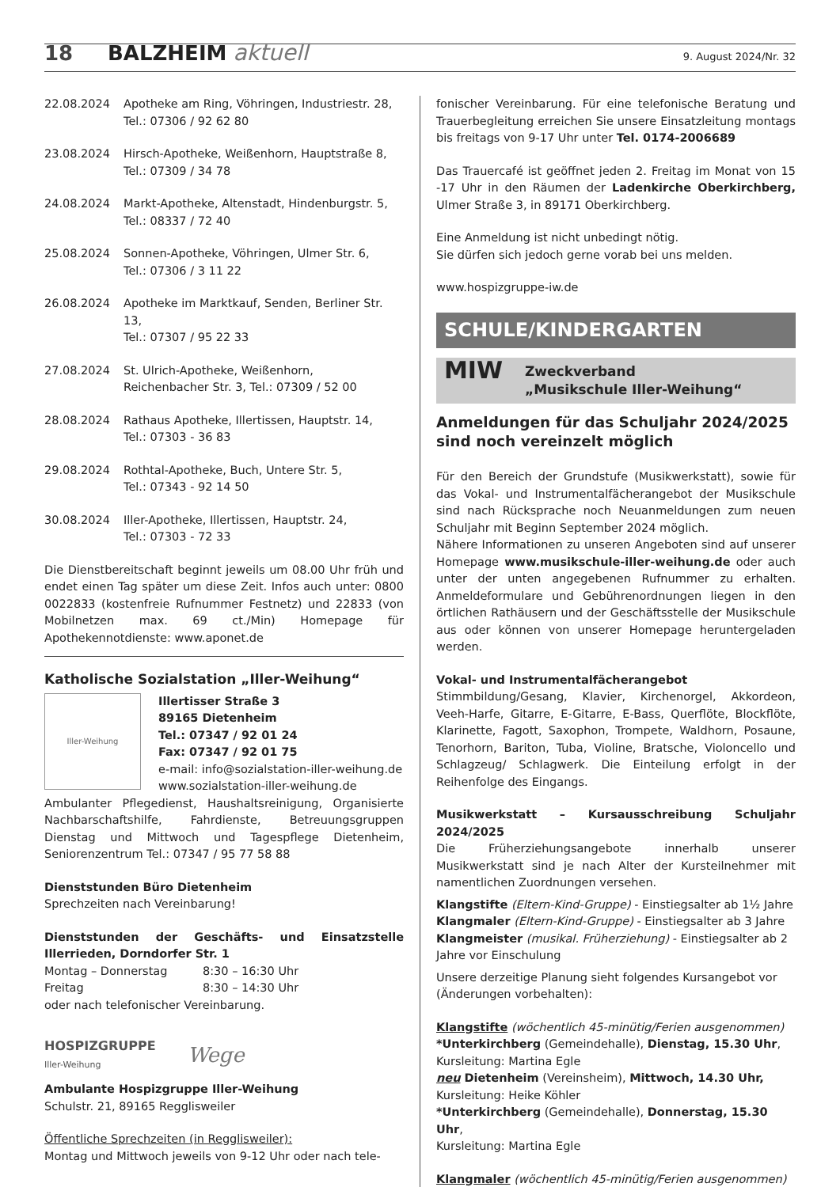18 BALZHEIM aktuell 9. August 2024/Nr. 32
| 22.08.2024 | Apotheke am Ring, Vöhringen, Industriestr. 28, Tel.: 07306 / 92 62 80 |
| 23.08.2024 | Hirsch-Apotheke, Weißenhorn, Hauptstraße 8, Tel.: 07309 / 34 78 |
| 24.08.2024 | Markt-Apotheke, Altenstadt, Hindenburgstr. 5, Tel.: 08337 / 72 40 |
| 25.08.2024 | Sonnen-Apotheke, Vöhringen, Ulmer Str. 6, Tel.: 07306 / 3 11 22 |
| 26.08.2024 | Apotheke im Marktkauf, Senden, Berliner Str. 13, Tel.: 07307 / 95 22 33 |
| 27.08.2024 | St. Ulrich-Apotheke, Weißenhorn, Reichenbacher Str. 3, Tel.: 07309 / 52 00 |
| 28.08.2024 | Rathaus Apotheke, Illertissen, Hauptstr. 14, Tel.: 07303 - 36 83 |
| 29.08.2024 | Rothtal-Apotheke, Buch, Untere Str. 5, Tel.: 07343 - 92 14 50 |
| 30.08.2024 | Iller-Apotheke, Illertissen, Hauptstr. 24, Tel.: 07303 - 72 33 |
Die Dienstbereitschaft beginnt jeweils um 08.00 Uhr früh und endet einen Tag später um diese Zeit. Infos auch unter: 0800 0022833 (kostenfreie Rufnummer Festnetz) und 22833 (von Mobilnetzen max. 69 ct./Min) Homepage für Apothekennotdienste: www.aponet.de
Katholische Sozialstation „Iller-Weihung“
Iller-Weihung
Illertisser Straße 3
89165 Dietenheim
Tel.: 07347 / 92 01 24
Fax: 07347 / 92 01 75
e-mail: info@sozialstation-iller-weihung.de
www.sozialstation-iller-weihung.de
Ambulanter Pflegedienst, Haushaltsreinigung, Organisierte Nachbarschaftshilfe, Fahrdienste, Betreuungsgruppen Dienstag und Mittwoch und Tagespflege Dietenheim, Seniorenzentrum Tel.: 07347 / 95 77 58 88
Dienststunden Büro Dietenheim
Sprechzeiten nach Vereinbarung!
Dienststunden der Geschäfts- und Einsatzstelle Illerrieden, Dorndorfer Str. 1
Montag – Donnerstag 8:30 – 16:30 Uhr
Freitag 8:30 – 14:30 Uhr
oder nach telefonischer Vereinbarung.
HOSPIZGRUPPE
Iller-Weihung
Wege
Ambulante Hospizgruppe Iller-Weihung
Schulstr. 21, 89165 Regglisweiler
Öffentliche Sprechzeiten (in Regglisweiler):
Montag und Mittwoch jeweils von 9-12 Uhr oder nach tele-
fonischer Vereinbarung. Für eine telefonische Beratung und Trauerbegleitung erreichen Sie unsere Einsatzleitung montags bis freitags von 9-17 Uhr unter Tel. 0174-2006689
Das Trauercafé ist geöffnet jeden 2. Freitag im Monat von 15 -17 Uhr in den Räumen der Ladenkirche Oberkirchberg, Ulmer Straße 3, in 89171 Oberkirchberg.
Eine Anmeldung ist nicht unbedingt nötig.
Sie dürfen sich jedoch gerne vorab bei uns melden.
www.hospizgruppe-iw.de
SCHULE/KINDERGARTEN
MIW
Zweckverband
„Musikschule Iller-Weihung“
Anmeldungen für das Schuljahr 2024/2025 sind noch vereinzelt möglich
Für den Bereich der Grundstufe (Musikwerkstatt), sowie für das Vokal- und Instrumentalfächerangebot der Musikschule sind nach Rücksprache noch Neuanmeldungen zum neuen Schuljahr mit Beginn September 2024 möglich.
Nähere Informationen zu unseren Angeboten sind auf unserer Homepage www.musikschule-iller-weihung.de oder auch unter der unten angegebenen Rufnummer zu erhalten. Anmeldeformulare und Gebührenordnungen liegen in den örtlichen Rathäusern und der Geschäftsstelle der Musikschule aus oder können von unserer Homepage heruntergeladen werden.
Vokal- und Instrumentalfächerangebot
Stimmbildung/Gesang, Klavier, Kirchenorgel, Akkordeon, Veeh-Harfe, Gitarre, E-Gitarre, E-Bass, Querflöte, Blockflöte, Klarinette, Fagott, Saxophon, Trompete, Waldhorn, Posaune, Tenorhorn, Bariton, Tuba, Violine, Bratsche, Violoncello und Schlagzeug/ Schlagwerk. Die Einteilung erfolgt in der Reihenfolge des Eingangs.
Musikwerkstatt – Kursausschreibung Schuljahr 2024/2025
Die Früherziehungsangebote innerhalb unserer Musikwerkstatt sind je nach Alter der Kursteilnehmer mit namentlichen Zuordnungen versehen.
Klangstifte (Eltern-Kind-Gruppe) - Einstiegsalter ab 1½ Jahre
Klangmaler (Eltern-Kind-Gruppe) - Einstiegsalter ab 3 Jahre
Klangmeister (musikal. Früherziehung) - Einstiegsalter ab 2 Jahre vor Einschulung
Unsere derzeitige Planung sieht folgendes Kursangebot vor (Änderungen vorbehalten):
Klangstifte (wöchentlich 45-minütig/Ferien ausgenommen)
*Unterkirchberg (Gemeindehalle), Dienstag, 15.30 Uhr,
Kursleitung: Martina Egle
neu Dietenheim (Vereinsheim), Mittwoch, 14.30 Uhr,
Kursleitung: Heike Köhler
*Unterkirchberg (Gemeindehalle), Donnerstag, 15.30 Uhr,
Kursleitung: Martina Egle
Klangmaler (wöchentlich 45-minütig/Ferien ausgenommen)